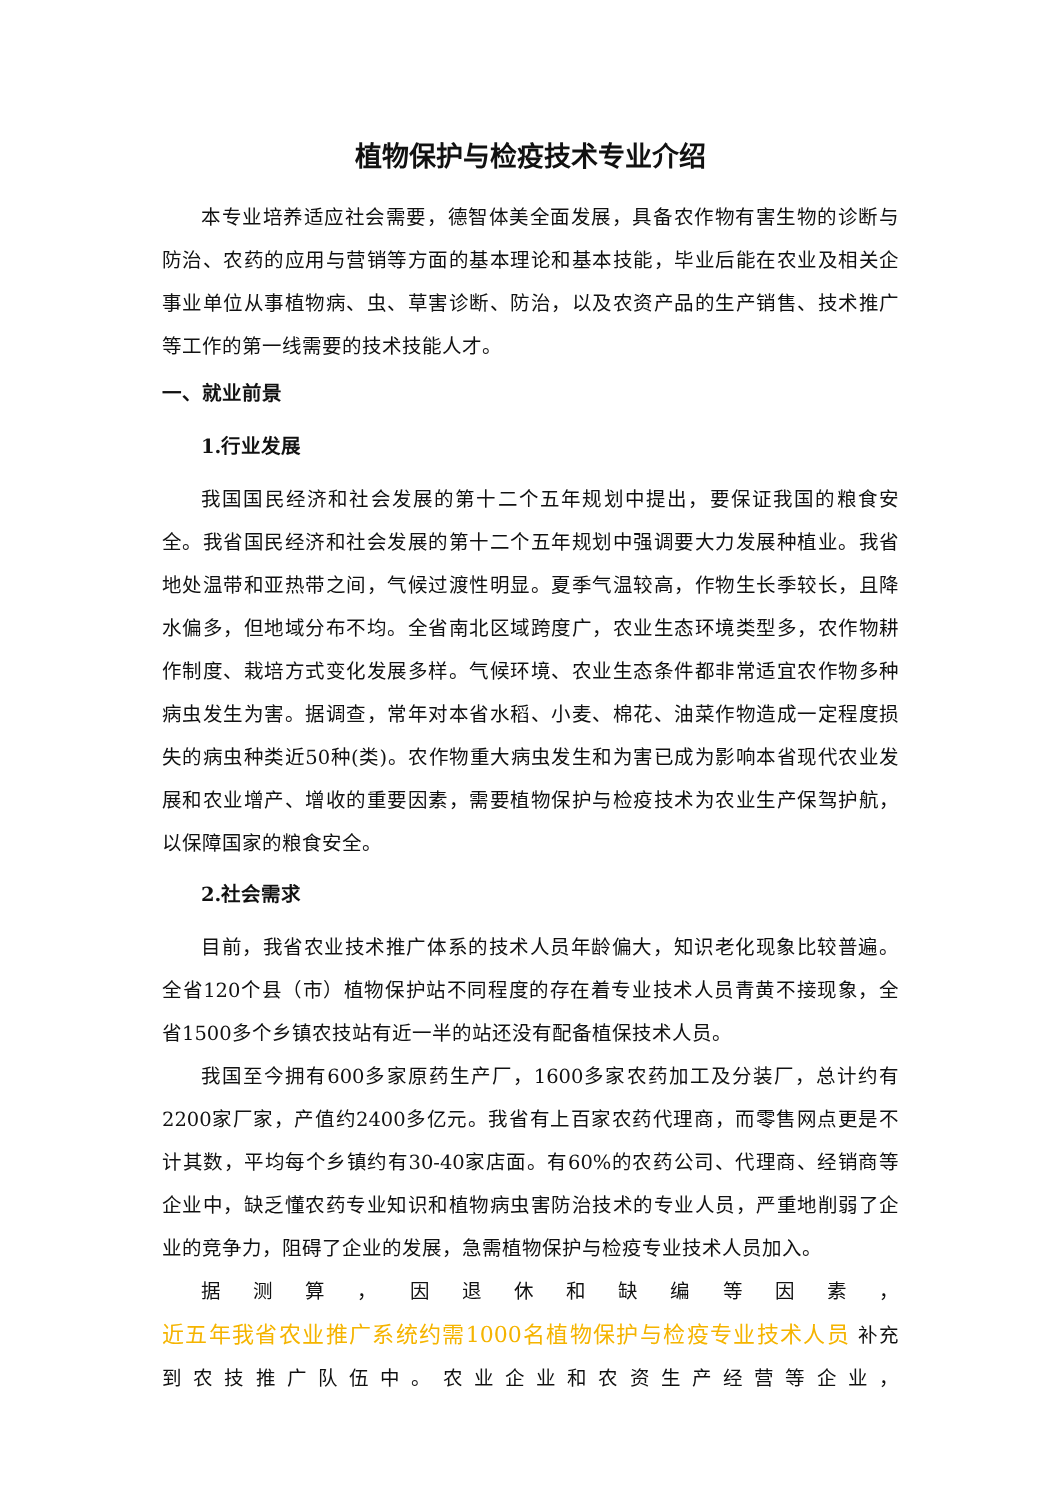植物保护与检疫技术专业介绍
本专业培养适应社会需要，德智体美全面发展，具备农作物有害生物的诊断与防治、农药的应用与营销等方面的基本理论和基本技能，毕业后能在农业及相关企事业单位从事植物病、虫、草害诊断、防治，以及农资产品的生产销售、技术推广等工作的第一线需要的技术技能人才。
一、就业前景
1.行业发展
我国国民经济和社会发展的第十二个五年规划中提出，要保证我国的粮食安全。我省国民经济和社会发展的第十二个五年规划中强调要大力发展种植业。我省地处温带和亚热带之间，气候过渡性明显。夏季气温较高，作物生长季较长，且降水偏多，但地域分布不均。全省南北区域跨度广，农业生态环境类型多，农作物耕作制度、栽培方式变化发展多样。气候环境、农业生态条件都非常适宜农作物多种病虫发生为害。据调查，常年对本省水稻、小麦、棉花、油菜作物造成一定程度损失的病虫种类近50种(类)。农作物重大病虫发生和为害已成为影响本省现代农业发展和农业增产、增收的重要因素，需要植物保护与检疫技术为农业生产保驾护航，以保障国家的粮食安全。
2.社会需求
目前，我省农业技术推广体系的技术人员年龄偏大，知识老化现象比较普遍。全省120个县（市）植物保护站不同程度的存在着专业技术人员青黄不接现象，全省1500多个乡镇农技站有近一半的站还没有配备植保技术人员。
我国至今拥有600多家原药生产厂，1600多家农药加工及分装厂，总计约有2200家厂家，产值约2400多亿元。我省有上百家农药代理商，而零售网点更是不计其数，平均每个乡镇约有30-40家店面。有60%的农药公司、代理商、经销商等企业中，缺乏懂农药专业知识和植物病虫害防治技术的专业人员，严重地削弱了企业的竞争力，阻碍了企业的发展，急需植物保护与检疫专业技术人员加入。
据测算，因退休和缺编等因素，
近五年我省农业推广系统约需1000名植物保护与检疫专业技术人员 补充
到农技推广队伍中。农业企业和农资生产经营等企业，